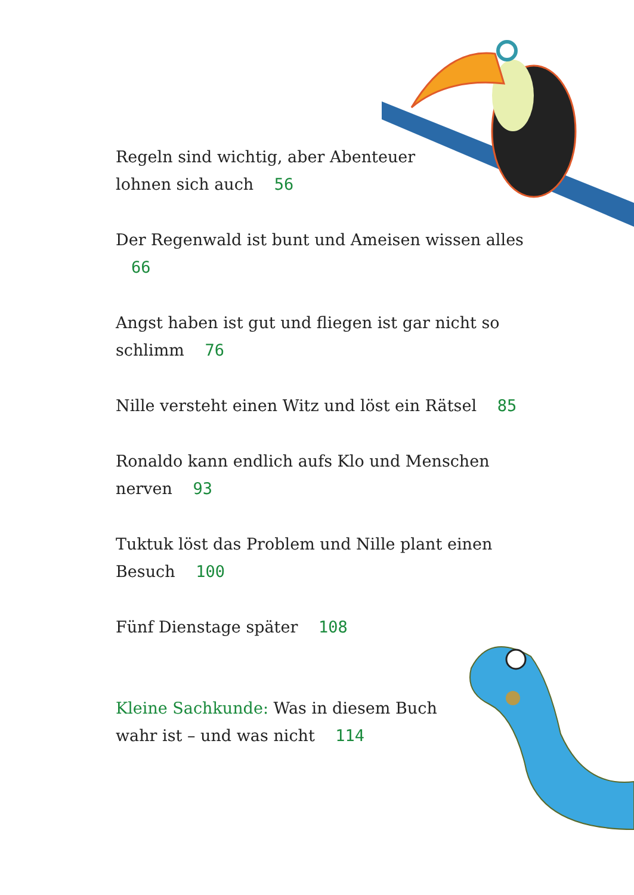Regeln sind wichtig, aber Abenteuer
lohnen sich auch 56
Der Regenwald ist bunt und Ameisen wissen alles 66
Angst haben ist gut und fliegen ist gar nicht so
schlimm 76
Nille versteht einen Witz und löst ein Rätsel 85
Ronaldo kann endlich aufs Klo und Menschen
nerven 93
Tuktuk löst das Problem und Nille plant einen
Besuch 100
Fünf Dienstage später 108
Kleine Sachkunde: Was in diesem Buch
wahr ist – und was nicht 114